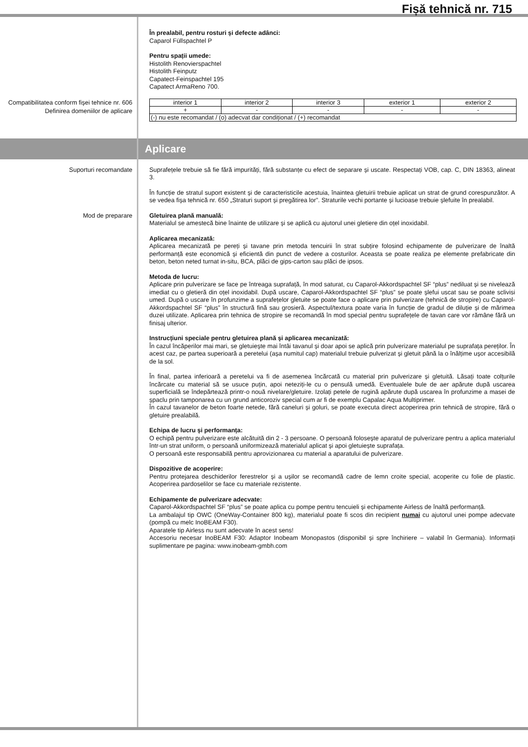Fișă tehnică nr. 715
În prealabil, pentru rosturi și defecte adânci:
Caparol Füllspachtel P
Pentru spații umede:
Histolith Renovierspachtel
Histolith Feinputz
Capatect-Feinspachtel 195
Capatect ArmaReno 700.
Compatibilitatea conform fișei tehnice nr. 606 Definirea domeniilor de aplicare
| interior 1 | interior 2 | interior 3 | exterior 1 | exterior 2 |
| + | - | - | - | - |
| (-) nu este recomandat / (o) adecvat dar condiționat / (+) recomandat | | | | |
Aplicare
Suporturi recomandate
Suprafețele trebuie să fie fără impurități, fără substanțe cu efect de separare și uscate. Respectați VOB, cap. C, DIN 18363, alineat 3.
În funcție de stratul suport existent și de caracteristicile acestuia, înaintea gletuirii trebuie aplicat un strat de grund corespunzător. A se vedea fișa tehnică nr. 650 „Straturi suport și pregătirea lor”. Straturile vechi portante și lucioase trebuie șlefuite în prealabil.
Mod de preparare
Gletuirea plană manuală:
Materialul se amestecă bine înainte de utilizare și se aplică cu ajutorul unei gletiere din oțel inoxidabil.
Aplicarea mecanizată:
Aplicarea mecanizată pe pereți și tavane prin metoda tencuirii în strat subțire folosind echipamente de pulverizare de înaltă performanță este economică și eficientă din punct de vedere a costurilor. Aceasta se poate realiza pe elemente prefabricate din beton, beton neted turnat in-situ, BCA, plăci de gips-carton sau plăci de ipsos.
Metoda de lucru:
Aplicare prin pulverizare se face pe întreaga suprafață, în mod saturat, cu Caparol-Akkordspachtel SF “plus” nediluat și se nivelează imediat cu o gletieră din oțel inoxidabil. După uscare, Caparol-Akkordspachtel SF “plus” se poate șlefui uscat sau se poate sclivisi umed. După o uscare în profunzime a suprafețelor gletuite se poate face o aplicare prin pulverizare (tehnică de stropire) cu Caparol-Akkordspachtel SF “plus” în structură fină sau grosieră. Aspectul/textura poate varia în funcție de gradul de diluție și de mărimea duzei utilizate. Aplicarea prin tehnica de stropire se recomandă în mod special pentru suprafețele de tavan care vor rămâne fără un finisaj ulterior.
Instrucțiuni speciale pentru gletuirea plană și aplicarea mecanizată:
În cazul încăperilor mai mari, se gletuiește mai întâi tavanul și doar apoi se aplică prin pulverizare materialul pe suprafața pereților. În acest caz, pe partea superioară a peretelui (așa numitul cap) materialul trebuie pulverizat și gletuit până la o înălțime ușor accesibilă de la sol.
În final, partea inferioară a peretelui va fi de asemenea încărcată cu material prin pulverizare și gletuită. Lăsați toate colțurile încărcate cu material să se usuce puțin, apoi neteziți-le cu o pensulă umedă. Eventualele bule de aer apărute după uscarea superficială se îndepărtează printr-o nouă nivelare/gletuire. Izolați petele de rugină apărute după uscarea în profunzime a masei de șpaclu prin tamponarea cu un grund anticoroziv special cum ar fi de exemplu Capalac Aqua Multiprimer.
În cazul tavanelor de beton foarte netede, fără caneluri și goluri, se poate executa direct acoperirea prin tehnică de stropire, fără o gletuire prealabilă.
Echipa de lucru și performanța:
O echipă pentru pulverizare este alcătuită din 2 - 3 persoane. O persoană folosește aparatul de pulverizare pentru a aplica materialul într-un strat uniform, o persoană uniformizează materialul aplicat și apoi gletuiește suprafața.
O persoană este responsabilă pentru aprovizionarea cu material a aparatului de pulverizare.
Dispozitive de acoperire:
Pentru protejarea deschiderilor ferestrelor și a ușilor se recomandă cadre de lemn croite special, acoperite cu folie de plastic. Acoperirea pardoselilor se face cu materiale rezistente.
Echipamente de pulverizare adecvate:
Caparol-Akkordspachtel SF “plus” se poate aplica cu pompe pentru tencuieli și echipamente Airless de înaltă performanță.
La ambalajul tip OWC (OneWay-Container 800 kg), materialul poate fi scos din recipient numai cu ajutorul unei pompe adecvate (pompă cu melc InoBEAM F30).
Aparatele tip Airless nu sunt adecvate în acest sens!
Accesoriu necesar InoBEAM F30: Adaptor Inobeam Monopastos (disponibil și spre închiriere – valabil în Germania). Informații suplimentare pe pagina: www.inobeam-gmbh.com